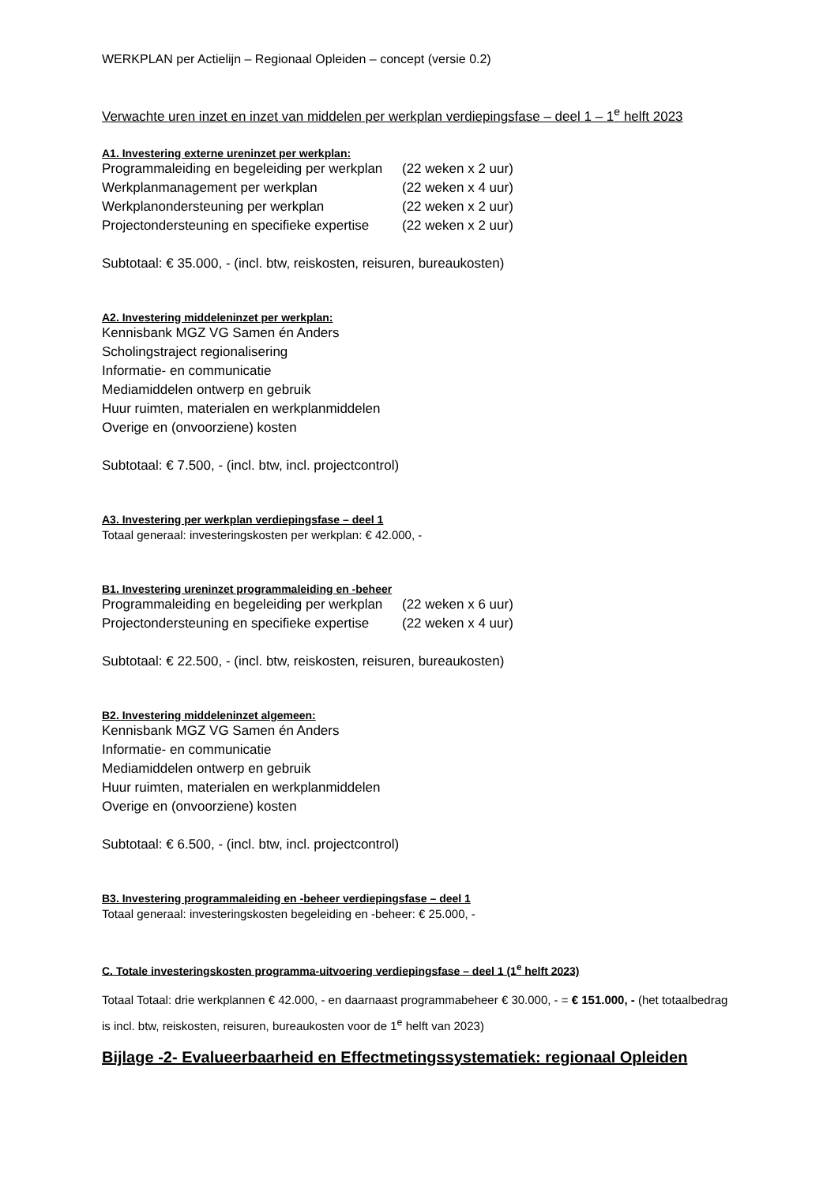WERKPLAN per Actielijn – Regionaal Opleiden – concept (versie 0.2)
Verwachte uren inzet en inzet van middelen per werkplan verdiepingsfase – deel 1 – 1<sup>e</sup> helft 2023
A1. Investering externe ureninzet per werkplan:
Programmaleiding en begeleiding per werkplan (22 weken x 2 uur)
Werkplanmanagement per werkplan (22 weken x 4 uur)
Werkplanondersteuning per werkplan (22 weken x 2 uur)
Projectondersteuning en specifieke expertise (22 weken x 2 uur)
Subtotaal: € 35.000, - (incl. btw, reiskosten, reisuren, bureaukosten)
A2. Investering middeleninzet per werkplan:
Kennisbank MGZ VG Samen én Anders
Scholingstraject regionalisering
Informatie- en communicatie
Mediamiddelen ontwerp en gebruik
Huur ruimten, materialen en werkplanmiddelen
Overige en (onvoorziene) kosten
Subtotaal: € 7.500, - (incl. btw, incl. projectcontrol)
A3. Investering per werkplan verdiepingsfase – deel 1
Totaal generaal: investeringskosten per werkplan: € 42.000, -
B1. Investering ureninzet programmaleiding en -beheer
Programmaleiding en begeleiding per werkplan (22 weken x 6 uur)
Projectondersteuning en specifieke expertise (22 weken x 4 uur)
Subtotaal: € 22.500, - (incl. btw, reiskosten, reisuren, bureaukosten)
B2. Investering middeleninzet algemeen:
Kennisbank MGZ VG Samen én Anders
Informatie- en communicatie
Mediamiddelen ontwerp en gebruik
Huur ruimten, materialen en werkplanmiddelen
Overige en (onvoorziene) kosten
Subtotaal: € 6.500, - (incl. btw, incl. projectcontrol)
B3. Investering programmaleiding en -beheer verdiepingsfase – deel 1
Totaal generaal: investeringskosten begeleiding en -beheer: € 25.000, -
C. Totale investeringskosten programma-uitvoering verdiepingsfase – deel 1 (1<sup>e</sup> helft 2023)
Totaal Totaal: drie werkplannen € 42.000, - en daarnaast programmabeheer € 30.000, - = € 151.000, - (het totaalbedrag is incl. btw, reiskosten, reisuren, bureaukosten voor de 1<sup>e</sup> helft van 2023)
Bijlage -2- Evalueerbaarheid en Effectmetingssystematiek: regionaal Opleiden